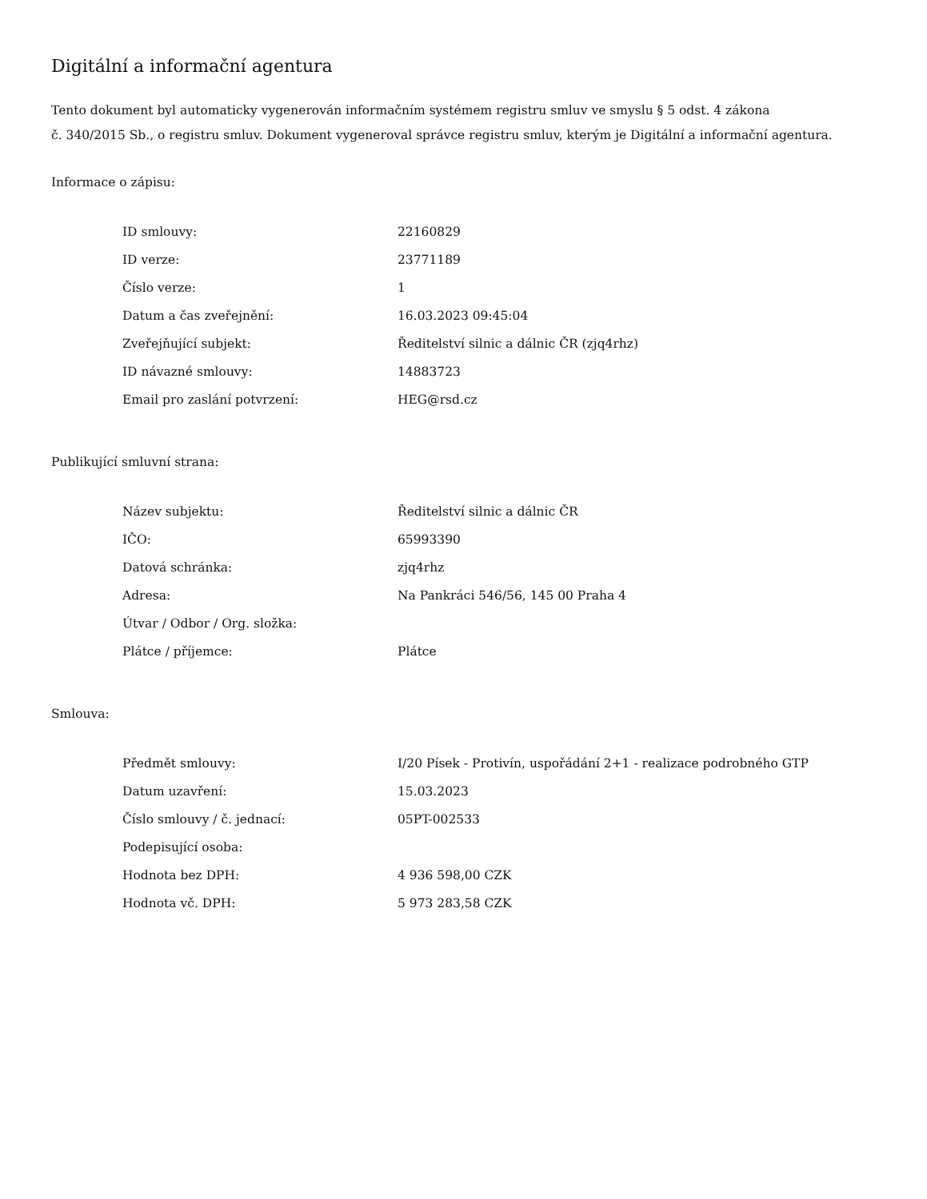Digitální a informační agentura
Tento dokument byl automaticky vygenerován informačním systémem registru smluv ve smyslu § 5 odst. 4 zákona
č. 340/2015 Sb., o registru smluv. Dokument vygeneroval správce registru smluv, kterým je Digitální a informační agentura.
Informace o zápisu:
| ID smlouvy: | 22160829 |
| ID verze: | 23771189 |
| Číslo verze: | 1 |
| Datum a čas zveřejnění: | 16.03.2023 09:45:04 |
| Zveřejňující subjekt: | Ředitelství silnic a dálnic ČR (zjq4rhz) |
| ID návazné smlouvy: | 14883723 |
| Email pro zaslání potvrzení: | HEG@rsd.cz |
Publikující smluvní strana:
| Název subjektu: | Ředitelství silnic a dálnic ČR |
| IČO: | 65993390 |
| Datová schránka: | zjq4rhz |
| Adresa: | Na Pankráci 546/56, 145 00 Praha 4 |
| Útvar / Odbor / Org. složka: | |
| Plátce / příjemce: | Plátce |
Smlouva:
| Předmět smlouvy: | I/20 Písek - Protivín, uspořádání 2+1 - realizace podrobného GTP |
| Datum uzavření: | 15.03.2023 |
| Číslo smlouvy / č. jednací: | 05PT-002533 |
| Podepisující osoba: | |
| Hodnota bez DPH: | 4 936 598,00 CZK |
| Hodnota vč. DPH: | 5 973 283,58 CZK |